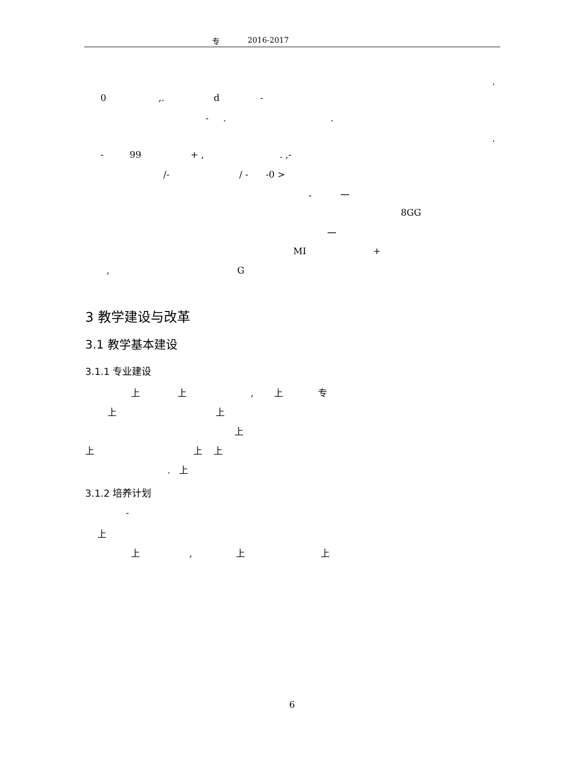专 2016-2017
.
0 ,. d -
- . .
.
- 99 + , . ,-
/- / - -0 >
- 一
8GG
一
MI +
, G
3 教学建设与改革
3.1 教学基本建设
3.1.1 专业建设
上 上 , 上 专
上 上
上
上 上 上
. 上
3.1.2 培养计划
-
上
上 , 上 上
6